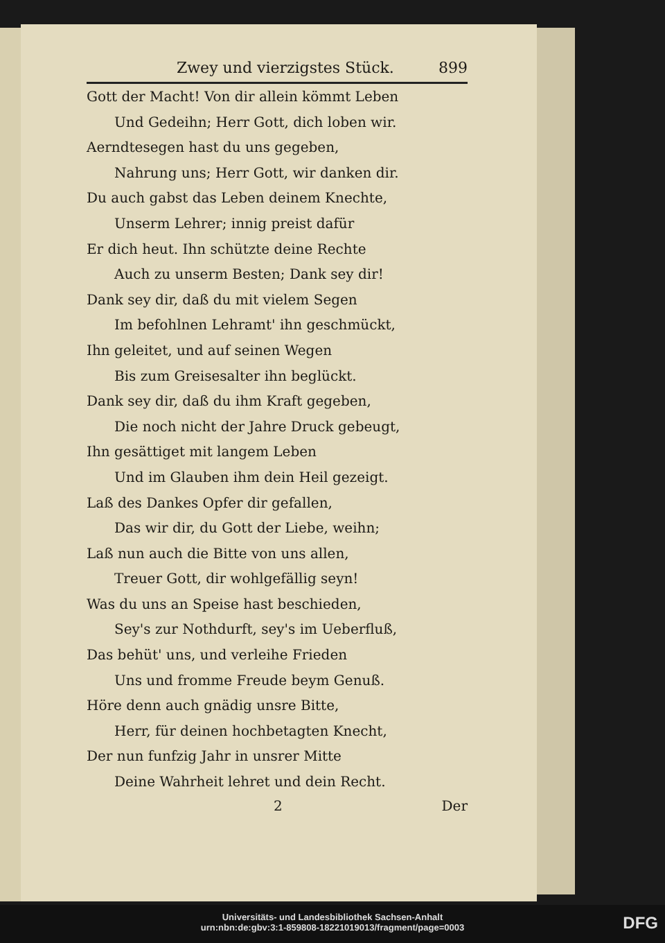Zwey und vierzigstes Stück. 899
Gott der Macht! Von dir allein kömmt Leben
Und Gedeihn; Herr Gott, dich loben wir.
Aerndtesegen hast du uns gegeben,
Nahrung uns; Herr Gott, wir danken dir.
Du auch gabst das Leben deinem Knechte,
Unserm Lehrer; innig preist dafür
Er dich heut. Ihn schützte deine Rechte
Auch zu unserm Besten; Dank sey dir!
Dank sey dir, daß du mit vielem Segen
Im befohlnen Lehramt' ihn geschmückt,
Ihn geleitet, und auf seinen Wegen
Bis zum Greisesalter ihn beglückt.
Dank sey dir, daß du ihm Kraft gegeben,
Die noch nicht der Jahre Druck gebeugt,
Ihn gesättiget mit langem Leben
Und im Glauben ihm dein Heil gezeigt.
Laß des Dankes Opfer dir gefallen,
Das wir dir, du Gott der Liebe, weihn;
Laß nun auch die Bitte von uns allen,
Treuer Gott, dir wohlgefällig seyn!
Was du uns an Speise hast beschieden,
Sey's zur Nothdurft, sey's im Ueberfluß,
Das behüt' uns, und verleihe Frieden
Uns und fromme Freude beym Genuß.
Höre denn auch gnädig unsre Bitte,
Herr, für deinen hochbetagten Knecht,
Der nun funfzig Jahr in unsrer Mitte
Deine Wahrheit lehret und dein Recht.
2 Der
Universitäts- und Landesbibliothek Sachsen-Anhalt
urn:nbn:de:gbv:3:1-859808-18221019013/fragment/page=0003
DFG